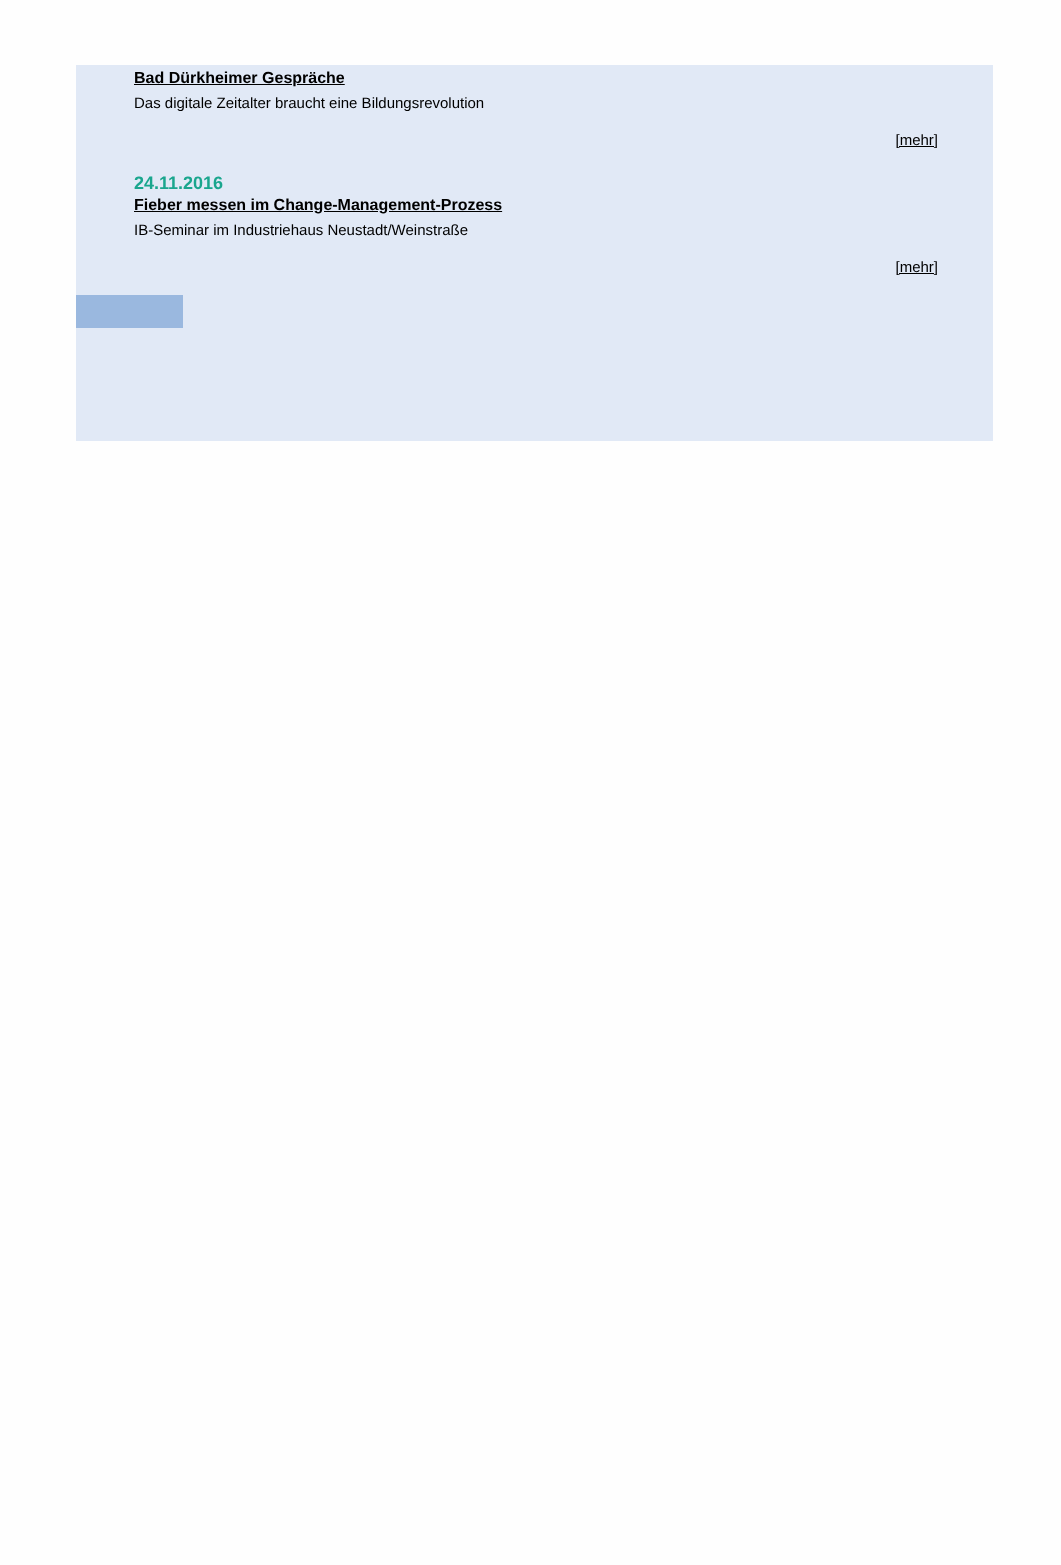Bad Dürkheimer Gespräche
Das digitale Zeitalter braucht eine Bildungsrevolution
[mehr]
24.11.2016
Fieber messen im Change-Management-Prozess
IB-Seminar im Industriehaus Neustadt/Weinstraße
[mehr]